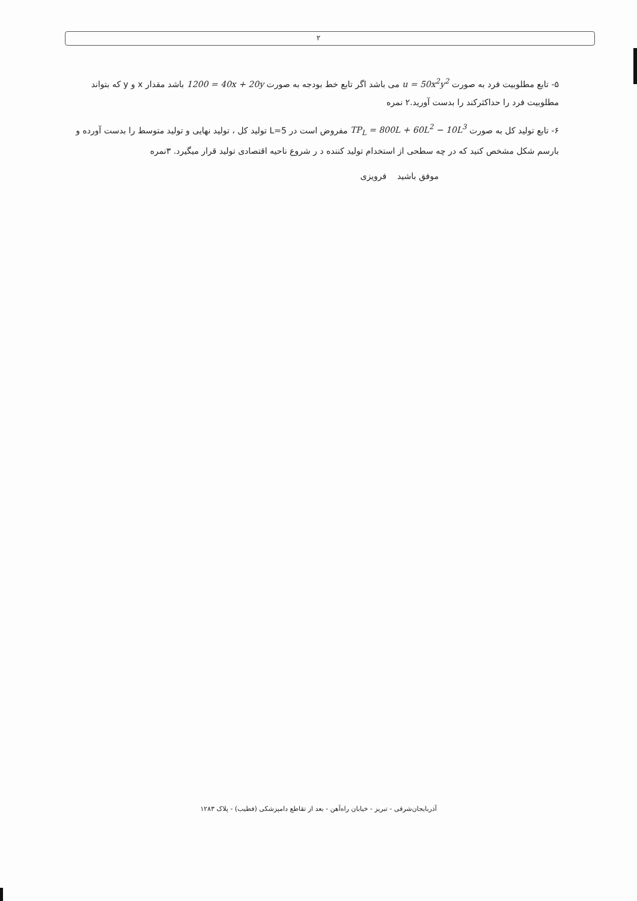۲
۵- تابع مطلوبیت فرد به صورت u = 50x<sup>2</sup>y<sup>2</sup> می باشد اگر تابع خط بودجه به صورت 1200 = 40x + 20y باشد مقدار x و y که بتواند مطلوبیت فرد را حداکثرکند را بدست آورید.۲ نمره
۶- تابع تولید کل به صورت TP<sub>L</sub> = 800L + 60L<sup>2</sup> − 10L<sup>3</sup> مفروض است در L=5 تولید کل ، تولید نهایی و تولید متوسط را بدست آورده و بارسم شکل مشخص کنید که در چه سطحی از استخدام تولید کننده د ر شروع ناحیه اقتصادی تولید قرار میگیرد. ۳نمره
موفق باشید فرویزی
آذربایجان‌شرقی - تبریز - خیابان راه‌آهن - بعد از تقاطع دامپزشکی (فطیب) - پلاک ۱۲۸۳